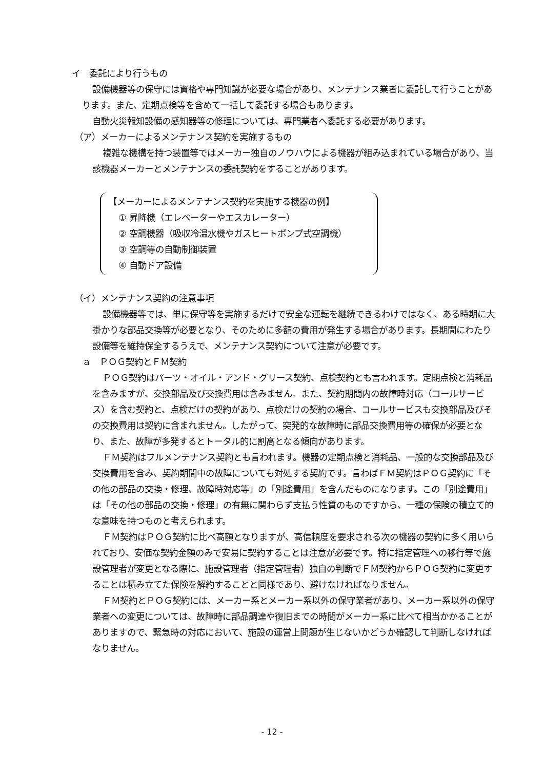イ　委託により行うもの
設備機器等の保守には資格や専門知識が必要な場合があり、メンテナンス業者に委託して行うことがあります。また、定期点検等を含めて一括して委託する場合もあります。
自動火災報知設備の感知器等の修理については、専門業者へ委託する必要があります。
（ア）メーカーによるメンテナンス契約を実施するもの
複雑な機構を持つ装置等ではメーカー独自のノウハウによる機器が組み込まれている場合があり、当該機器メーカーとメンテナンスの委託契約をすることがあります。
【メーカーによるメンテナンス契約を実施する機器の例】
① 昇降機（エレベーターやエスカレーター）
② 空調機器（吸収冷温水機やガスヒートポンプ式空調機）
③ 空調等の自動制御装置
④ 自動ドア設備
（イ）メンテナンス契約の注意事項
設備機器等では、単に保守等を実施するだけで安全な運転を継続できるわけではなく、ある時期に大掛かりな部品交換等が必要となり、そのために多額の費用が発生する場合があります。長期間にわたり設備等を維持保全するうえで、メンテナンス契約について注意が必要です。
ａ　ＰＯＧ契約とＦＭ契約
ＰＯＧ契約はパーツ・オイル・アンド・グリース契約、点検契約とも言われます。定期点検と消耗品を含みますが、交換部品及び交換費用は含みません。また、契約期間内の故障時対応（コールサービス）を含む契約と、点検だけの契約があり、点検だけの契約の場合、コールサービスも交換部品及びその交換費用は契約に含まれません。したがって、突発的な故障時に部品交換費用等の確保が必要となり、また、故障が多発するとトータル的に割高となる傾向があります。
ＦＭ契約はフルメンテナンス契約とも言われます。機器の定期点検と消耗品、一般的な交換部品及び交換費用を含み、契約期間中の故障についても対処する契約です。言わばＦＭ契約はＰＯＧ契約に「その他の部品の交換・修理、故障時対応等」の「別途費用」を含んだものになります。この「別途費用」は「その他の部品の交換・修理」の有無に関わらず支払う性質のものですから、一種の保険の積立て的な意味を持つものと考えられます。
ＦＭ契約はＰＯＧ契約に比べ高額となりますが、高信頼度を要求される次の機器の契約に多く用いられており、安価な契約金額のみで安易に契約することは注意が必要です。特に指定管理への移行等で施設管理者が変更となる際に、施設管理者（指定管理者）独自の判断でＦＭ契約からＰＯＧ契約に変更することは積み立てた保険を解約することと同様であり、避けなければなりません。
ＦＭ契約とＰＯＧ契約には、メーカー系とメーカー系以外の保守業者があり、メーカー系以外の保守業者への変更については、故障時に部品調達や復旧までの時間がメーカー系に比べて相当かかることがありますので、緊急時の対応において、施設の運営上問題が生じないかどうか確認して判断しなければなりません。
- 12 -